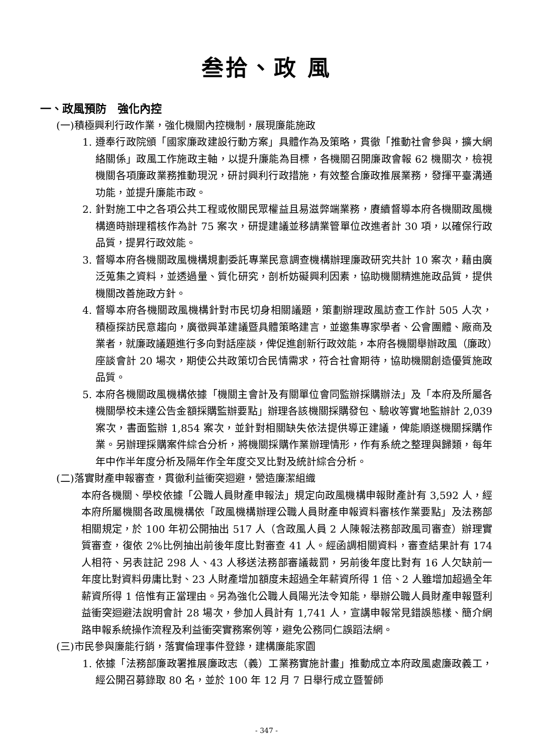叁拾、政 風
一、政風預防　強化內控
(一)積極興利行政作業，強化機關內控機制，展現廉能施政
1. 遵奉行政院頒「國家廉政建設行動方案」具體作為及策略，貫徹「推動社會參與，擴大網絡關係」政風工作施政主軸，以提升廉能為目標，各機關召開廉政會報 62 機關次，檢視機關各項廉政業務推動現況，研討興利行政措施，有效整合廉政推展業務，發揮平臺溝通功能，並提升廉能市政。
2. 針對施工中之各項公共工程或攸關民眾權益且易滋弊端業務，賡續督導本府各機關政風機構適時辦理稽核作為計 75 案次，研提建議並移請業管單位改進者計 30 項，以確保行政品質，提昇行政效能。
3. 督導本府各機關政風機構規劃委託專業民意調查機構辦理廉政研究共計 10 案次，藉由廣泛蒐集之資料，並透過量、質化研究，剖析妨礙興利因素，協助機關精進施政品質，提供機關改善施政方針。
4. 督導本府各機關政風機構針對市民切身相關議題，策劃辦理政風訪查工作計 505 人次，積極探訪民意趨向，廣徵興革建議暨具體策略建言，並邀集專家學者、公會團體、廠商及業者，就廉政議題進行多向對話座談，俾促進創新行政效能，本府各機關舉辦政風（廉政）座談會計 20 場次，期使公共政策切合民情需求，符合社會期待，協助機關創造優質施政品質。
5. 本府各機關政風機構依據「機關主會計及有關單位會同監辦採購辦法」及「本府及所屬各機關學校未達公告金額採購監辦要點」辦理各該機關採購發包、驗收等實地監辦計 2,039 案次，書面監辦 1,854 案次，並針對相關缺失依法提供導正建議，俾能順遂機關採購作業。另辦理採購案件綜合分析，將機關採購作業辦理情形，作有系統之整理與歸類，每年年中作半年度分析及隔年作全年度交叉比對及統計綜合分析。
(二)落實財產申報審查，貫徹利益衝突迴避，營造廉潔組織
本府各機關、學校依據「公職人員財產申報法」規定向政風機構申報財產計有 3,592 人，經本府所屬機關各政風機構依「政風機構辦理公職人員財產申報資料審核作業要點」及法務部相關規定，於 100 年初公開抽出 517 人（含政風人員 2 人陳報法務部政風司審查）辦理實質審查，復依 2%比例抽出前後年度比對審查 41 人。經函調相關資料，審查結果計有 174 人相符、另表註記 298 人、43 人移送法務部審議裁罰，另前後年度比對有 16 人欠缺前一年度比對資料毋庸比對、23 人財產增加額度未超過全年薪資所得 1 倍、2 人雖增加超過全年薪資所得 1 倍惟有正當理由。另為強化公職人員陽光法令知能，舉辦公職人員財產申報暨利益衝突迴避法說明會計 28 場次，參加人員計有 1,741 人，宣講申報常見錯誤態樣、簡介網路申報系統操作流程及利益衝突實務案例等，避免公務同仁誤蹈法網。
(三)市民參與廉能行銷，落實倫理事件登錄，建構廉能家園
1. 依據「法務部廉政署推展廉政志（義）工業務實施計畫」推動成立本府政風處廉政義工，經公開召募錄取 80 名，並於 100 年 12 月 7 日舉行成立暨誓師
- 347 -